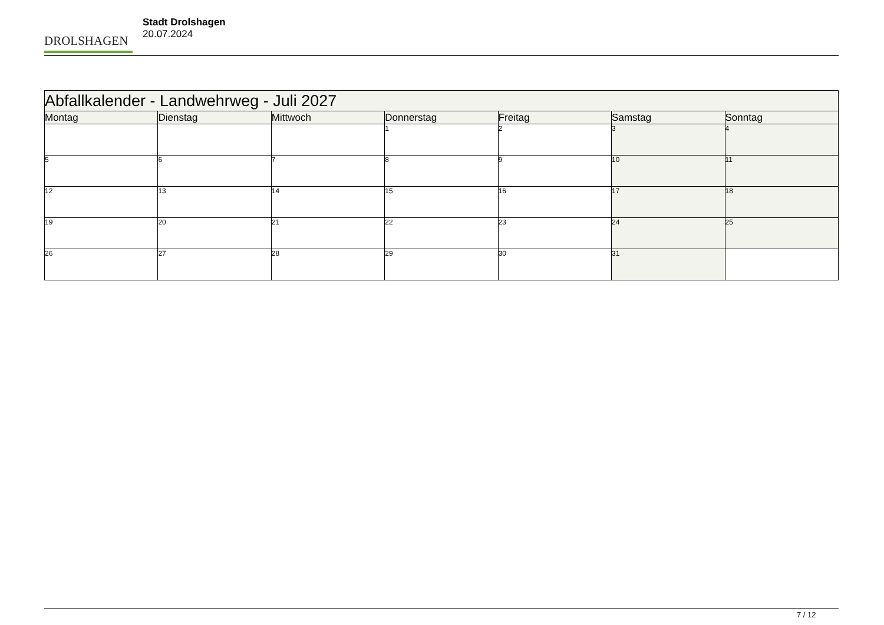DROLSHAGEN
Stadt Drolshagen
20.07.2024
| Abfallkalender - Landwehrweg - Juli 2027 | | | | | | |
| Montag | Dienstag | Mittwoch | Donnerstag | Freitag | Samstag | Sonntag |
| | | | 1 | 2 | 3 | 4 |
| 5 | 6 | 7 | 8 | 9 | 10 | 11 |
| 12 | 13 | 14 | 15 | 16 | 17 | 18 |
| 19 | 20 | 21 | 22 | 23 | 24 | 25 |
| 26 | 27 | 28 | 29 | 30 | 31 | |
7 / 12